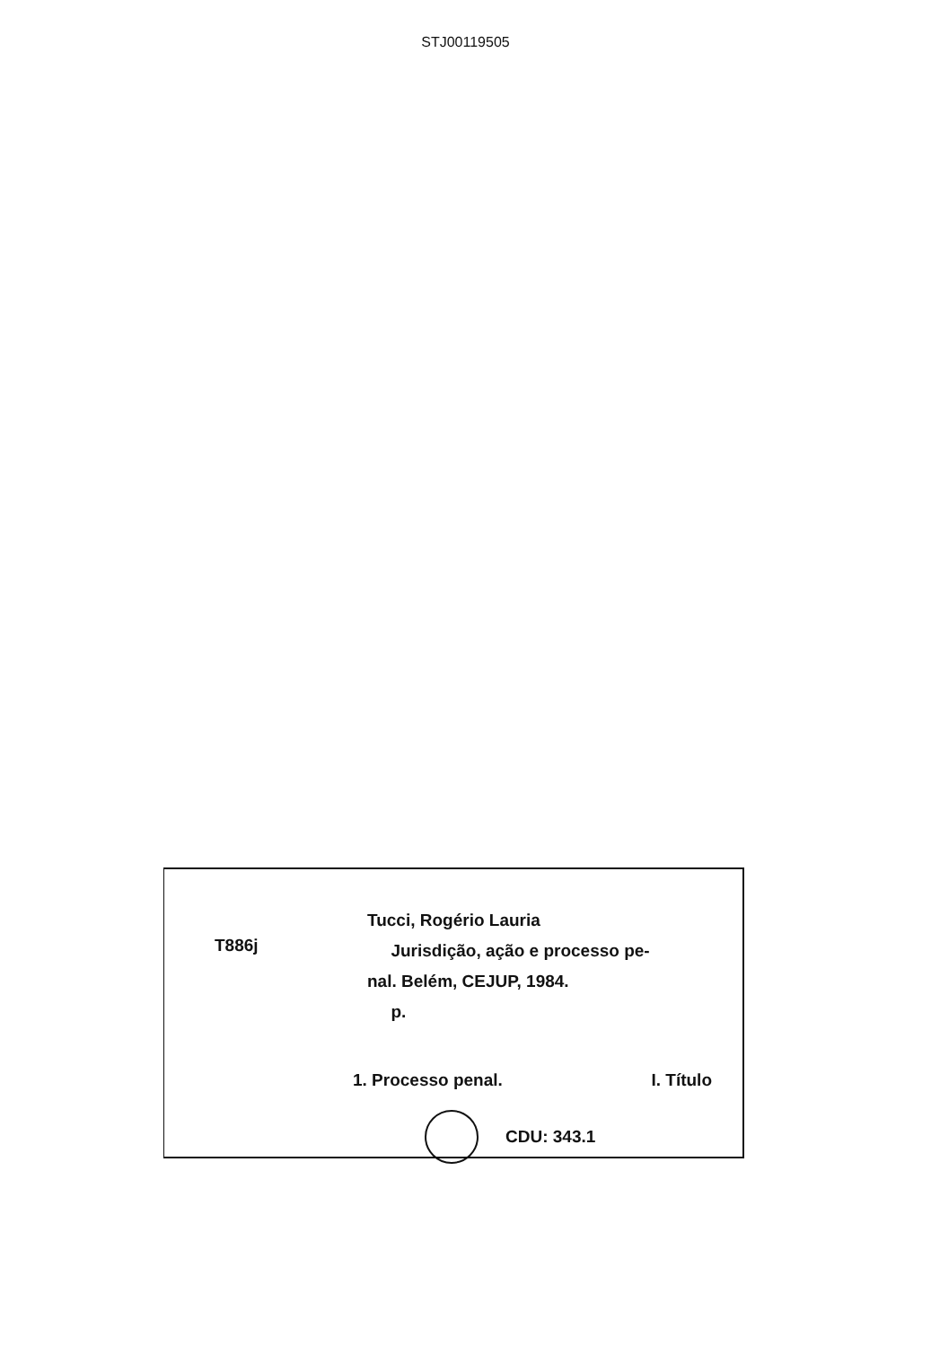STJ00119505
T886j
Tucci, Rogério Lauria
Jurisdição, ação e processo pe-
nal. Belém, CEJUP, 1984.
p.
1. Processo penal. I. Título
CDU: 343.1